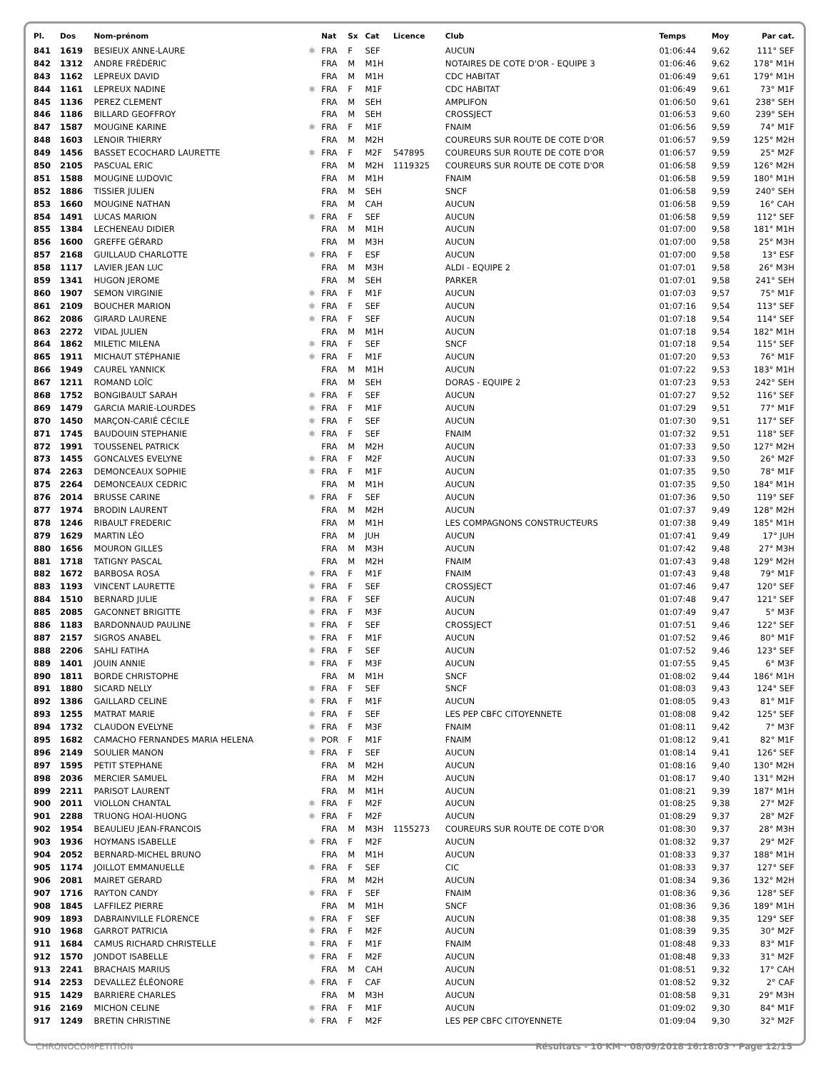| Pl. | Dos | Nom-prénom | | Nat | Sx | Cat | Licence | Club | Temps | Moy | Par cat. |
| --- | --- | --- | --- | --- | --- | --- | --- | --- | --- | --- | --- |
| 841 | 1619 | BESIEUX ANNE-LAURE | ✱ | FRA | F | SEF | | AUCUN | 01:06:44 | 9,62 | 111° SEF |
| 842 | 1312 | ANDRE FRÉDÉRIC | | FRA | M | M1H | | NOTAIRES DE COTE D'OR - EQUIPE 3 | 01:06:46 | 9,62 | 178° M1H |
| 843 | 1162 | LEPREUX DAVID | | FRA | M | M1H | | CDC HABITAT | 01:06:49 | 9,61 | 179° M1H |
| 844 | 1161 | LEPREUX NADINE | ✱ | FRA | F | M1F | | CDC HABITAT | 01:06:49 | 9,61 | 73° M1F |
| 845 | 1136 | PEREZ CLEMENT | | FRA | M | SEH | | AMPLIFON | 01:06:50 | 9,61 | 238° SEH |
| 846 | 1186 | BILLARD GEOFFROY | | FRA | M | SEH | | CROSSJECT | 01:06:53 | 9,60 | 239° SEH |
| 847 | 1587 | MOUGINE KARINE | ✱ | FRA | F | M1F | | FNAIM | 01:06:56 | 9,59 | 74° M1F |
| 848 | 1603 | LENOIR THIERRY | | FRA | M | M2H | | COUREURS SUR ROUTE DE COTE D'OR | 01:06:57 | 9,59 | 125° M2H |
| 849 | 1456 | BASSET ECOCHARD LAURETTE | ✱ | FRA | F | M2F | 547895 | COUREURS SUR ROUTE DE COTE D'OR | 01:06:57 | 9,59 | 25° M2F |
| 850 | 2105 | PASCUAL ERIC | | FRA | M | M2H | 1119325 | COUREURS SUR ROUTE DE COTE D'OR | 01:06:58 | 9,59 | 126° M2H |
| 851 | 1588 | MOUGINE LUDOVIC | | FRA | M | M1H | | FNAIM | 01:06:58 | 9,59 | 180° M1H |
| 852 | 1886 | TISSIER JULIEN | | FRA | M | SEH | | SNCF | 01:06:58 | 9,59 | 240° SEH |
| 853 | 1660 | MOUGINE NATHAN | | FRA | M | CAH | | AUCUN | 01:06:58 | 9,59 | 16° CAH |
| 854 | 1491 | LUCAS MARION | ✱ | FRA | F | SEF | | AUCUN | 01:06:58 | 9,59 | 112° SEF |
| 855 | 1384 | LECHENEAU DIDIER | | FRA | M | M1H | | AUCUN | 01:07:00 | 9,58 | 181° M1H |
| 856 | 1600 | GREFFE GÉRARD | | FRA | M | M3H | | AUCUN | 01:07:00 | 9,58 | 25° M3H |
| 857 | 2168 | GUILLAUD CHARLOTTE | ✱ | FRA | F | ESF | | AUCUN | 01:07:00 | 9,58 | 13° ESF |
| 858 | 1117 | LAVIER JEAN LUC | | FRA | M | M3H | | ALDI - EQUIPE 2 | 01:07:01 | 9,58 | 26° M3H |
| 859 | 1341 | HUGON JEROME | | FRA | M | SEH | | PARKER | 01:07:01 | 9,58 | 241° SEH |
| 860 | 1907 | SEMON VIRGINIE | ✱ | FRA | F | M1F | | AUCUN | 01:07:03 | 9,57 | 75° M1F |
| 861 | 2109 | BOUCHER MARION | ✱ | FRA | F | SEF | | AUCUN | 01:07:16 | 9,54 | 113° SEF |
| 862 | 2086 | GIRARD LAURENE | ✱ | FRA | F | SEF | | AUCUN | 01:07:18 | 9,54 | 114° SEF |
| 863 | 2272 | VIDAL JULIEN | | FRA | M | M1H | | AUCUN | 01:07:18 | 9,54 | 182° M1H |
| 864 | 1862 | MILETIC MILENA | ✱ | FRA | F | SEF | | SNCF | 01:07:18 | 9,54 | 115° SEF |
| 865 | 1911 | MICHAUT STÉPHANIE | ✱ | FRA | F | M1F | | AUCUN | 01:07:20 | 9,53 | 76° M1F |
| 866 | 1949 | CAUREL YANNICK | | FRA | M | M1H | | AUCUN | 01:07:22 | 9,53 | 183° M1H |
| 867 | 1211 | ROMAND LOÏC | | FRA | M | SEH | | DORAS - EQUIPE 2 | 01:07:23 | 9,53 | 242° SEH |
| 868 | 1752 | BONGIBAULT SARAH | ✱ | FRA | F | SEF | | AUCUN | 01:07:27 | 9,52 | 116° SEF |
| 869 | 1479 | GARCIA MARIE-LOURDES | ✱ | FRA | F | M1F | | AUCUN | 01:07:29 | 9,51 | 77° M1F |
| 870 | 1450 | MARÇON-CARIÉ CÉCILE | ✱ | FRA | F | SEF | | AUCUN | 01:07:30 | 9,51 | 117° SEF |
| 871 | 1745 | BAUDOUIN STEPHANIE | ✱ | FRA | F | SEF | | FNAIM | 01:07:32 | 9,51 | 118° SEF |
| 872 | 1991 | TOUSSENEL PATRICK | | FRA | M | M2H | | AUCUN | 01:07:33 | 9,50 | 127° M2H |
| 873 | 1455 | GONCALVES EVELYNE | ✱ | FRA | F | M2F | | AUCUN | 01:07:33 | 9,50 | 26° M2F |
| 874 | 2263 | DEMONCEAUX SOPHIE | ✱ | FRA | F | M1F | | AUCUN | 01:07:35 | 9,50 | 78° M1F |
| 875 | 2264 | DEMONCEAUX CEDRIC | | FRA | M | M1H | | AUCUN | 01:07:35 | 9,50 | 184° M1H |
| 876 | 2014 | BRUSSE CARINE | ✱ | FRA | F | SEF | | AUCUN | 01:07:36 | 9,50 | 119° SEF |
| 877 | 1974 | BRODIN LAURENT | | FRA | M | M2H | | AUCUN | 01:07:37 | 9,49 | 128° M2H |
| 878 | 1246 | RIBAULT FREDERIC | | FRA | M | M1H | | LES COMPAGNONS CONSTRUCTEURS | 01:07:38 | 9,49 | 185° M1H |
| 879 | 1629 | MARTIN LÉO | | FRA | M | JUH | | AUCUN | 01:07:41 | 9,49 | 17° JUH |
| 880 | 1656 | MOURON GILLES | | FRA | M | M3H | | AUCUN | 01:07:42 | 9,48 | 27° M3H |
| 881 | 1718 | TATIGNY PASCAL | | FRA | M | M2H | | FNAIM | 01:07:43 | 9,48 | 129° M2H |
| 882 | 1672 | BARBOSA ROSA | ✱ | FRA | F | M1F | | FNAIM | 01:07:43 | 9,48 | 79° M1F |
| 883 | 1193 | VINCENT LAURETTE | ✱ | FRA | F | SEF | | CROSSJECT | 01:07:46 | 9,47 | 120° SEF |
| 884 | 1510 | BERNARD JULIE | ✱ | FRA | F | SEF | | AUCUN | 01:07:48 | 9,47 | 121° SEF |
| 885 | 2085 | GACONNET BRIGITTE | ✱ | FRA | F | M3F | | AUCUN | 01:07:49 | 9,47 | 5° M3F |
| 886 | 1183 | BARDONNAUD PAULINE | ✱ | FRA | F | SEF | | CROSSJECT | 01:07:51 | 9,46 | 122° SEF |
| 887 | 2157 | SIGROS ANABEL | ✱ | FRA | F | M1F | | AUCUN | 01:07:52 | 9,46 | 80° M1F |
| 888 | 2206 | SAHLI FATIHA | ✱ | FRA | F | SEF | | AUCUN | 01:07:52 | 9,46 | 123° SEF |
| 889 | 1401 | JOUIN ANNIE | ✱ | FRA | F | M3F | | AUCUN | 01:07:55 | 9,45 | 6° M3F |
| 890 | 1811 | BORDE CHRISTOPHE | | FRA | M | M1H | | SNCF | 01:08:02 | 9,44 | 186° M1H |
| 891 | 1880 | SICARD NELLY | ✱ | FRA | F | SEF | | SNCF | 01:08:03 | 9,43 | 124° SEF |
| 892 | 1386 | GAILLARD CELINE | ✱ | FRA | F | M1F | | AUCUN | 01:08:05 | 9,43 | 81° M1F |
| 893 | 1255 | MATRAT MARIE | ✱ | FRA | F | SEF | | LES PEP CBFC CITOYENNETE | 01:08:08 | 9,42 | 125° SEF |
| 894 | 1732 | CLAUDON EVELYNE | ✱ | FRA | F | M3F | | FNAIM | 01:08:11 | 9,42 | 7° M3F |
| 895 | 1682 | CAMACHO FERNANDES MARIA HELENA | ✱ | POR | F | M1F | | FNAIM | 01:08:12 | 9,41 | 82° M1F |
| 896 | 2149 | SOULIER MANON | ✱ | FRA | F | SEF | | AUCUN | 01:08:14 | 9,41 | 126° SEF |
| 897 | 1595 | PETIT STEPHANE | | FRA | M | M2H | | AUCUN | 01:08:16 | 9,40 | 130° M2H |
| 898 | 2036 | MERCIER SAMUEL | | FRA | M | M2H | | AUCUN | 01:08:17 | 9,40 | 131° M2H |
| 899 | 2211 | PARISOT LAURENT | | FRA | M | M1H | | AUCUN | 01:08:21 | 9,39 | 187° M1H |
| 900 | 2011 | VIOLLON CHANTAL | ✱ | FRA | F | M2F | | AUCUN | 01:08:25 | 9,38 | 27° M2F |
| 901 | 2288 | TRUONG HOAI-HUONG | ✱ | FRA | F | M2F | | AUCUN | 01:08:29 | 9,37 | 28° M2F |
| 902 | 1954 | BEAULIEU JEAN-FRANCOIS | | FRA | M | M3H | 1155273 | COUREURS SUR ROUTE DE COTE D'OR | 01:08:30 | 9,37 | 28° M3H |
| 903 | 1936 | HOYMANS ISABELLE | ✱ | FRA | F | M2F | | AUCUN | 01:08:32 | 9,37 | 29° M2F |
| 904 | 2052 | BERNARD-MICHEL BRUNO | | FRA | M | M1H | | AUCUN | 01:08:33 | 9,37 | 188° M1H |
| 905 | 1174 | JOILLOT EMMANUELLE | ✱ | FRA | F | SEF | | CIC | 01:08:33 | 9,37 | 127° SEF |
| 906 | 2081 | MAIRET GERARD | | FRA | M | M2H | | AUCUN | 01:08:34 | 9,36 | 132° M2H |
| 907 | 1716 | RAYTON CANDY | ✱ | FRA | F | SEF | | FNAIM | 01:08:36 | 9,36 | 128° SEF |
| 908 | 1845 | LAFFILEZ PIERRE | | FRA | M | M1H | | SNCF | 01:08:36 | 9,36 | 189° M1H |
| 909 | 1893 | DABRAINVILLE FLORENCE | ✱ | FRA | F | SEF | | AUCUN | 01:08:38 | 9,35 | 129° SEF |
| 910 | 1968 | GARROT PATRICIA | ✱ | FRA | F | M2F | | AUCUN | 01:08:39 | 9,35 | 30° M2F |
| 911 | 1684 | CAMUS RICHARD CHRISTELLE | ✱ | FRA | F | M1F | | FNAIM | 01:08:48 | 9,33 | 83° M1F |
| 912 | 1570 | JONDOT ISABELLE | ✱ | FRA | F | M2F | | AUCUN | 01:08:48 | 9,33 | 31° M2F |
| 913 | 2241 | BRACHAIS MARIUS | | FRA | M | CAH | | AUCUN | 01:08:51 | 9,32 | 17° CAH |
| 914 | 2253 | DEVALLEZ ÉLÉONORE | ✱ | FRA | F | CAF | | AUCUN | 01:08:52 | 9,32 | 2° CAF |
| 915 | 1429 | BARRIERE CHARLES | | FRA | M | M3H | | AUCUN | 01:08:58 | 9,31 | 29° M3H |
| 916 | 2169 | MICHON CELINE | ✱ | FRA | F | M1F | | AUCUN | 01:09:02 | 9,30 | 84° M1F |
| 917 | 1249 | BRETIN CHRISTINE | ✱ | FRA | F | M2F | | LES PEP CBFC CITOYENNETE | 01:09:04 | 9,30 | 32° M2F |
CHRONOCOMPETITION Résultats - 10 KM · 08/09/2018 16:18:03 · Page 12/15